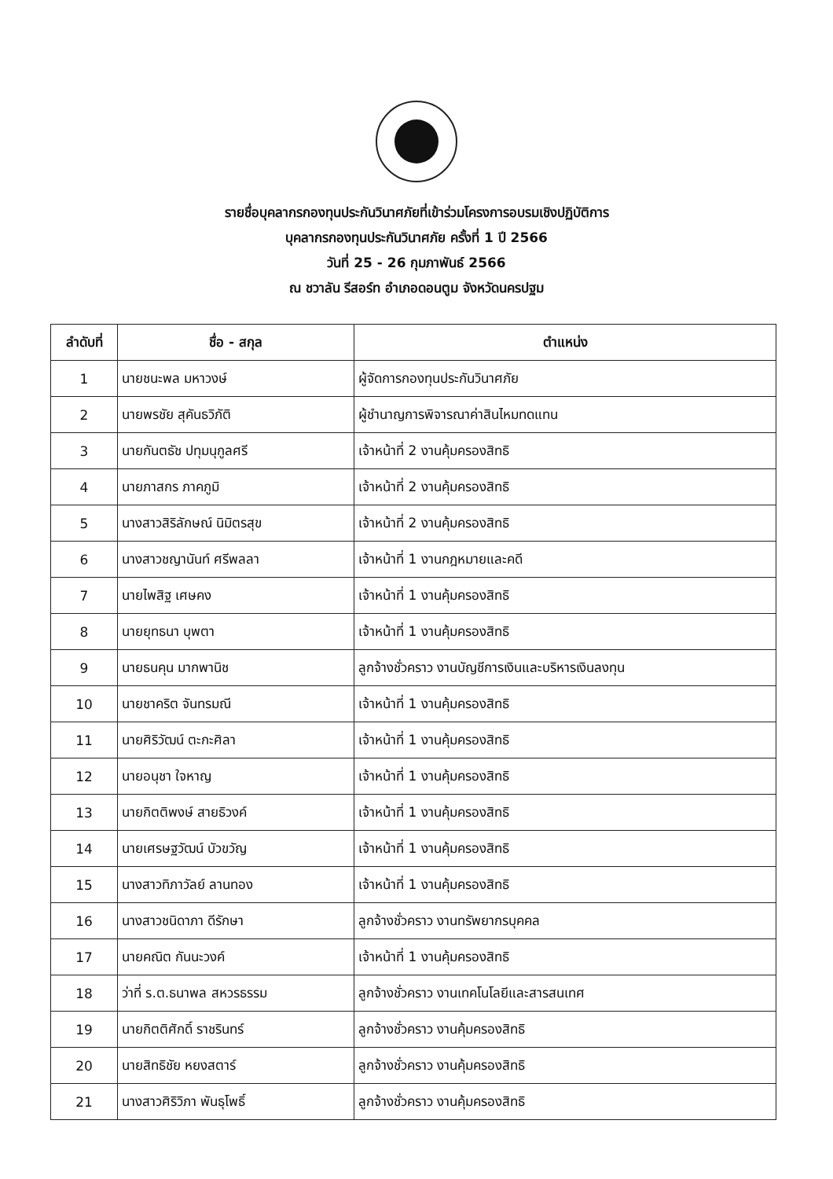รายชื่อบุคลากรกองทุนประกันวินาศภัยที่เข้าร่วมโครงการอบรมเชิงปฏิบัติการ
บุคลากรกองทุนประกันวินาศภัย ครั้งที่ 1 ปี 2566
วันที่ 25 - 26 กุมภาพันธ์ 2566
ณ ชวาลัน รีสอร์ท อำเภอดอนตูม จังหวัดนครปฐม
| ลำดับที่ | ชื่อ - สกุล | ตำแหน่ง |
| --- | --- | --- |
| 1 | นายชนะพล มหาวงษ์ | ผู้จัดการกองทุนประกันวินาศภัย |
| 2 | นายพรชัย สุคันธวิภัติ | ผู้ชำนาญการพิจารณาค่าสินไหมทดแทน |
| 3 | นายกันตธัช ปทุมนุกูลศรี | เจ้าหน้าที่ 2 งานคุ้มครองสิทธิ |
| 4 | นายภาสกร ภาคภูมิ | เจ้าหน้าที่ 2 งานคุ้มครองสิทธิ |
| 5 | นางสาวสิริลักษณ์ นิมิตรสุข | เจ้าหน้าที่ 2 งานคุ้มครองสิทธิ |
| 6 | นางสาวชญานันท์ ศรีพลลา | เจ้าหน้าที่ 1 งานกฎหมายและคดี |
| 7 | นายไพสิฐ เศษคง | เจ้าหน้าที่ 1 งานคุ้มครองสิทธิ |
| 8 | นายยุทธนา บุพตา | เจ้าหน้าที่ 1 งานคุ้มครองสิทธิ |
| 9 | นายธนคุน มากพานิช | ลูกจ้างชั่วคราว งานบัญชีการเงินและบริหารเงินลงทุน |
| 10 | นายชาคริต จันทรมณี | เจ้าหน้าที่ 1 งานคุ้มครองสิทธิ |
| 11 | นายศิริวัฒน์ ตะกะศิลา | เจ้าหน้าที่ 1 งานคุ้มครองสิทธิ |
| 12 | นายอนุชา ใจหาญ | เจ้าหน้าที่ 1 งานคุ้มครองสิทธิ |
| 13 | นายกิตติพงษ์ สายธิวงค์ | เจ้าหน้าที่ 1 งานคุ้มครองสิทธิ |
| 14 | นายเศรษฐวัฒน์ บัวขวัญ | เจ้าหน้าที่ 1 งานคุ้มครองสิทธิ |
| 15 | นางสาวทิภาวัลย์ ลานทอง | เจ้าหน้าที่ 1 งานคุ้มครองสิทธิ |
| 16 | นางสาวชนิดาภา ดีรักษา | ลูกจ้างชั่วคราว งานทรัพยากรบุคคล |
| 17 | นายคณิต กันนะวงค์ | เจ้าหน้าที่ 1 งานคุ้มครองสิทธิ |
| 18 | ว่าที่ ร.ต.ธนาพล สหวรธรรม | ลูกจ้างชั่วคราว งานเทคโนโลยีและสารสนเทศ |
| 19 | นายกิตติศักดิ์ ราชรินทร์ | ลูกจ้างชั่วคราว งานคุ้มครองสิทธิ |
| 20 | นายสิทธิชัย หยงสตาร์ | ลูกจ้างชั่วคราว งานคุ้มครองสิทธิ |
| 21 | นางสาวศิริวิภา พันธุโพธิ์ | ลูกจ้างชั่วคราว งานคุ้มครองสิทธิ |